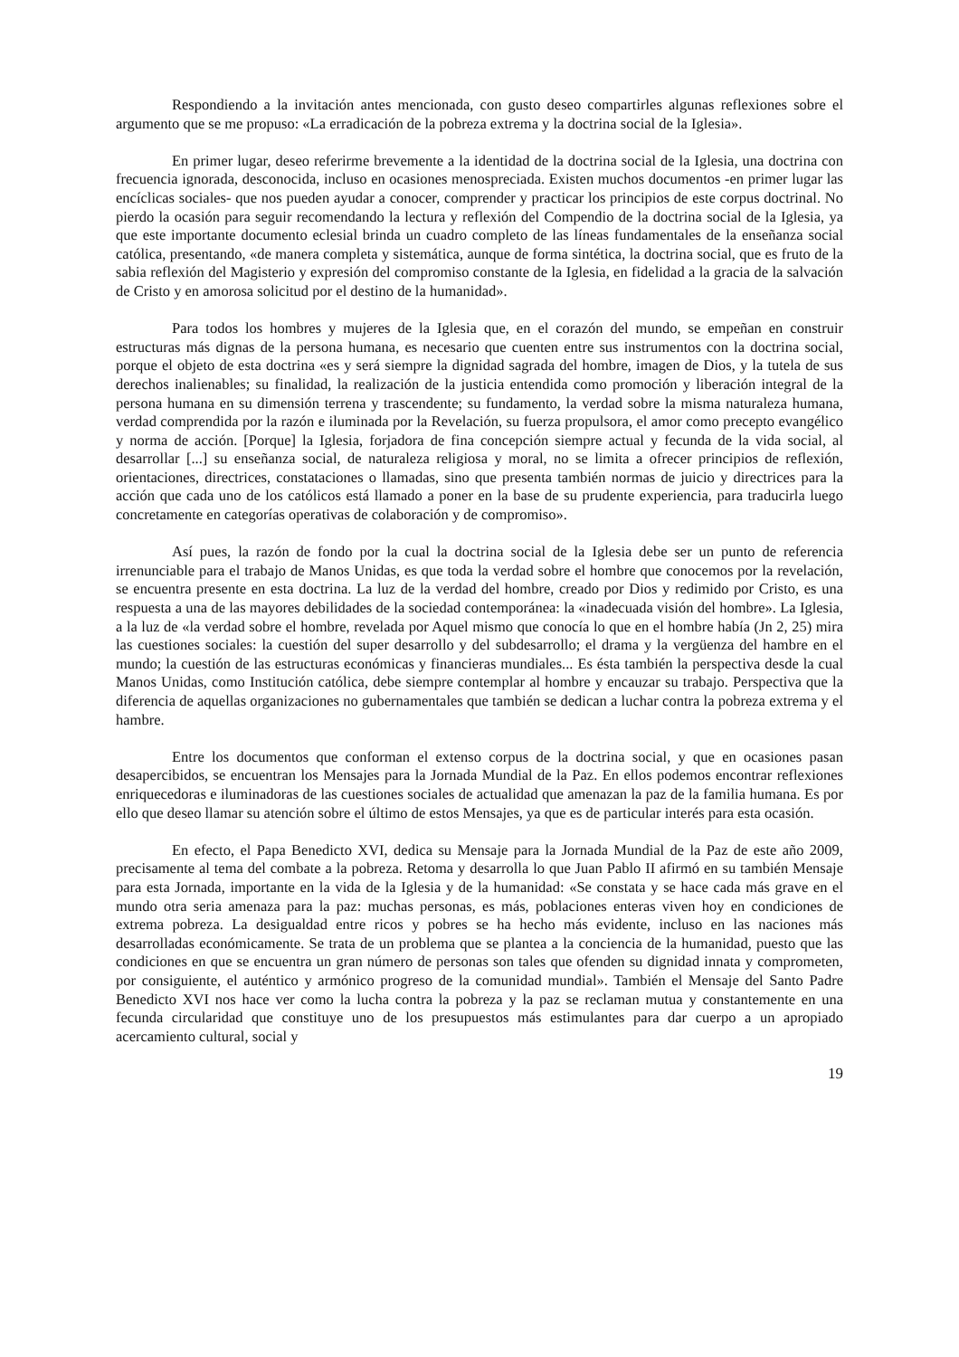Respondiendo a la invitación antes mencionada, con gusto deseo compartirles algunas reflexiones sobre el argumento que se me propuso: «La erradicación de la pobreza extrema y la doctrina social de la Iglesia».
En primer lugar, deseo referirme brevemente a la identidad de la doctrina social de la Iglesia, una doctrina con frecuencia ignorada, desconocida, incluso en ocasiones menospreciada. Existen muchos documentos -en primer lugar las encíclicas sociales- que nos pueden ayudar a conocer, comprender y practicar los principios de este corpus doctrinal. No pierdo la ocasión para seguir recomendando la lectura y reflexión del Compendio de la doctrina social de la Iglesia, ya que este importante documento eclesial brinda un cuadro completo de las líneas fundamentales de la enseñanza social católica, presentando, «de manera completa y sistemática, aunque de forma sintética, la doctrina social, que es fruto de la sabia reflexión del Magisterio y expresión del compromiso constante de la Iglesia, en fidelidad a la gracia de la salvación de Cristo y en amorosa solicitud por el destino de la humanidad».
Para todos los hombres y mujeres de la Iglesia que, en el corazón del mundo, se empeñan en construir estructuras más dignas de la persona humana, es necesario que cuenten entre sus instrumentos con la doctrina social, porque el objeto de esta doctrina «es y será siempre la dignidad sagrada del hombre, imagen de Dios, y la tutela de sus derechos inalienables; su finalidad, la realización de la justicia entendida como promoción y liberación integral de la persona humana en su dimensión terrena y trascendente; su fundamento, la verdad sobre la misma naturaleza humana, verdad comprendida por la razón e iluminada por la Revelación, su fuerza propulsora, el amor como precepto evangélico y norma de acción. [Porque] la Iglesia, forjadora de fina concepción siempre actual y fecunda de la vida social, al desarrollar [...] su enseñanza social, de naturaleza religiosa y moral, no se limita a ofrecer principios de reflexión, orientaciones, directrices, constataciones o llamadas, sino que presenta también normas de juicio y directrices para la acción que cada uno de los católicos está llamado a poner en la base de su prudente experiencia, para traducirla luego concretamente en categorías operativas de colaboración y de compromiso».
Así pues, la razón de fondo por la cual la doctrina social de la Iglesia debe ser un punto de referencia irrenunciable para el trabajo de Manos Unidas, es que toda la verdad sobre el hombre que conocemos por la revelación, se encuentra presente en esta doctrina. La luz de la verdad del hombre, creado por Dios y redimido por Cristo, es una respuesta a una de las mayores debilidades de la sociedad contemporánea: la «inadecuada visión del hombre». La Iglesia, a la luz de «la verdad sobre el hombre, revelada por Aquel mismo que conocía lo que en el hombre había (Jn 2, 25) mira las cuestiones sociales: la cuestión del super desarrollo y del subdesarrollo; el drama y la vergüenza del hambre en el mundo; la cuestión de las estructuras económicas y financieras mundiales... Es ésta también la perspectiva desde la cual Manos Unidas, como Institución católica, debe siempre contemplar al hombre y encauzar su trabajo. Perspectiva que la diferencia de aquellas organizaciones no gubernamentales que también se dedican a luchar contra la pobreza extrema y el hambre.
Entre los documentos que conforman el extenso corpus de la doctrina social, y que en ocasiones pasan desapercibidos, se encuentran los Mensajes para la Jornada Mundial de la Paz. En ellos podemos encontrar reflexiones enriquecedoras e iluminadoras de las cuestiones sociales de actualidad que amenazan la paz de la familia humana. Es por ello que deseo llamar su atención sobre el último de estos Mensajes, ya que es de particular interés para esta ocasión.
En efecto, el Papa Benedicto XVI, dedica su Mensaje para la Jornada Mundial de la Paz de este año 2009, precisamente al tema del combate a la pobreza. Retoma y desarrolla lo que Juan Pablo II afirmó en su también Mensaje para esta Jornada, importante en la vida de la Iglesia y de la humanidad: «Se constata y se hace cada más grave en el mundo otra seria amenaza para la paz: muchas personas, es más, poblaciones enteras viven hoy en condiciones de extrema pobreza. La desigualdad entre ricos y pobres se ha hecho más evidente, incluso en las naciones más desarrolladas económicamente. Se trata de un problema que se plantea a la conciencia de la humanidad, puesto que las condiciones en que se encuentra un gran número de personas son tales que ofenden su dignidad innata y comprometen, por consiguiente, el auténtico y armónico progreso de la comunidad mundial». También el Mensaje del Santo Padre Benedicto XVI nos hace ver como la lucha contra la pobreza y la paz se reclaman mutua y constantemente en una fecunda circularidad que constituye uno de los presupuestos más estimulantes para dar cuerpo a un apropiado acercamiento cultural, social y
19